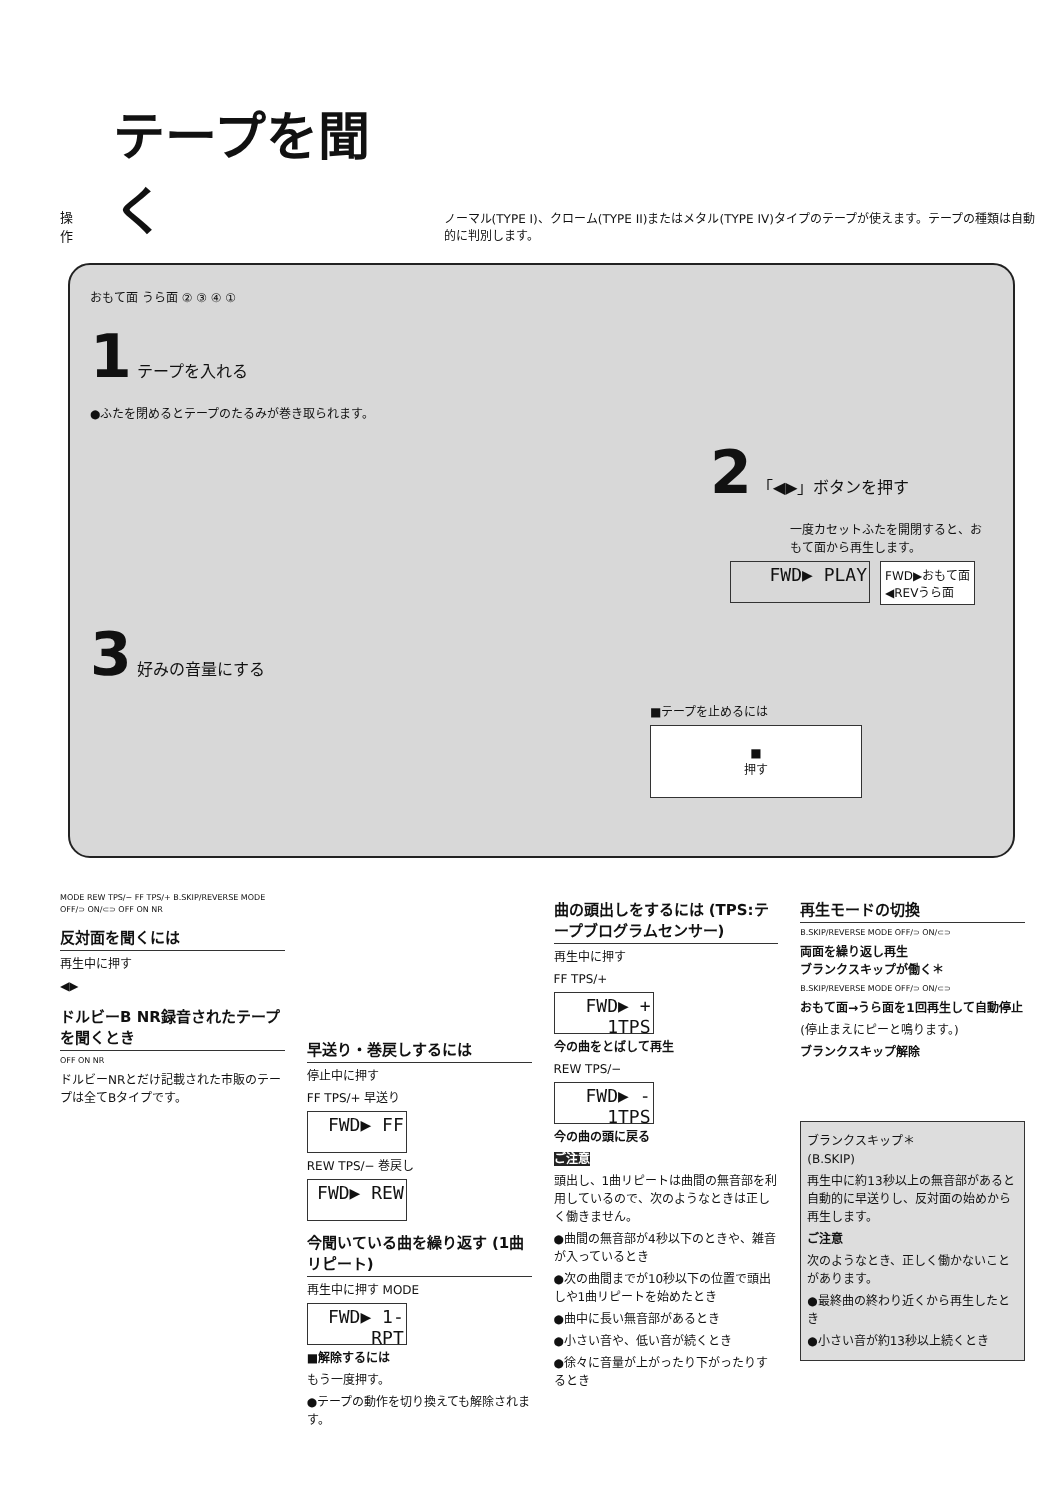操作
テープを聞く
ノーマル(TYPE I)、クローム(TYPE II)またはメタル(TYPE IV)タイプのテープが使えます。テープの種類は自動的に判別します。
おもて面 うら面 ② ③ ④ ①
1 テープを入れる
●ふたを閉めるとテープのたるみが巻き取られます。
2 「◀▶」ボタンを押す
一度カセットふたを開閉すると、おもて面から再生します。
FWD▶ PLAY
FWD▶おもて面
◀REVうら面
3 好みの音量にする
■テープを止めるには
■
押す
MODE REW TPS/− FF TPS/+ B.SKIP/REVERSE MODE OFF/⊃ ON/⊂⊃ OFF ON NR
反対面を聞くには
再生中に押す
◀▶
ドルビーB NR録音されたテープを聞くとき
OFF ON NR
ドルビーNRとだけ記載された市販のテープは全てBタイプです。
早送り・巻戻しするには
停止中に押す
FF TPS/+ 早送り
FWD▶ FF
REW TPS/− 巻戻し
FWD▶ REW
今聞いている曲を繰り返す (1曲リピート)
再生中に押す MODE
FWD▶ 1-RPT
■解除するには
もう一度押す。
●テープの動作を切り換えても解除されます。
曲の頭出しをするには (TPS:テープブログラムセンサー)
再生中に押す
FF TPS/+
FWD▶ + 1TPS
今の曲をとばして再生
REW TPS/−
FWD▶ - 1TPS
今の曲の頭に戻る
ご注意
頭出し、1曲リピートは曲間の無音部を利用しているので、次のようなときは正しく働きません。
●曲間の無音部が4秒以下のときや、雑音が入っているとき
●次の曲間までが10秒以下の位置で頭出しや1曲リピートを始めたとき
●曲中に長い無音部があるとき
●小さい音や、低い音が続くとき
●徐々に音量が上がったり下がったりするとき
再生モードの切換
B.SKIP/REVERSE MODE OFF/⊃ ON/⊂⊃
両面を繰り返し再生
ブランクスキップが働く＊
B.SKIP/REVERSE MODE OFF/⊃ ON/⊂⊃
おもて面→うら面を1回再生して自動停止
(停止まえにピーと鳴ります。)
ブランクスキップ解除
ブランクスキップ＊
(B.SKIP)
再生中に約13秒以上の無音部があると自動的に早送りし、反対面の始めから再生します。
ご注意
次のようなとき、正しく働かないことがあります。
●最終曲の終わり近くから再生したとき
●小さい音が約13秒以上続くとき